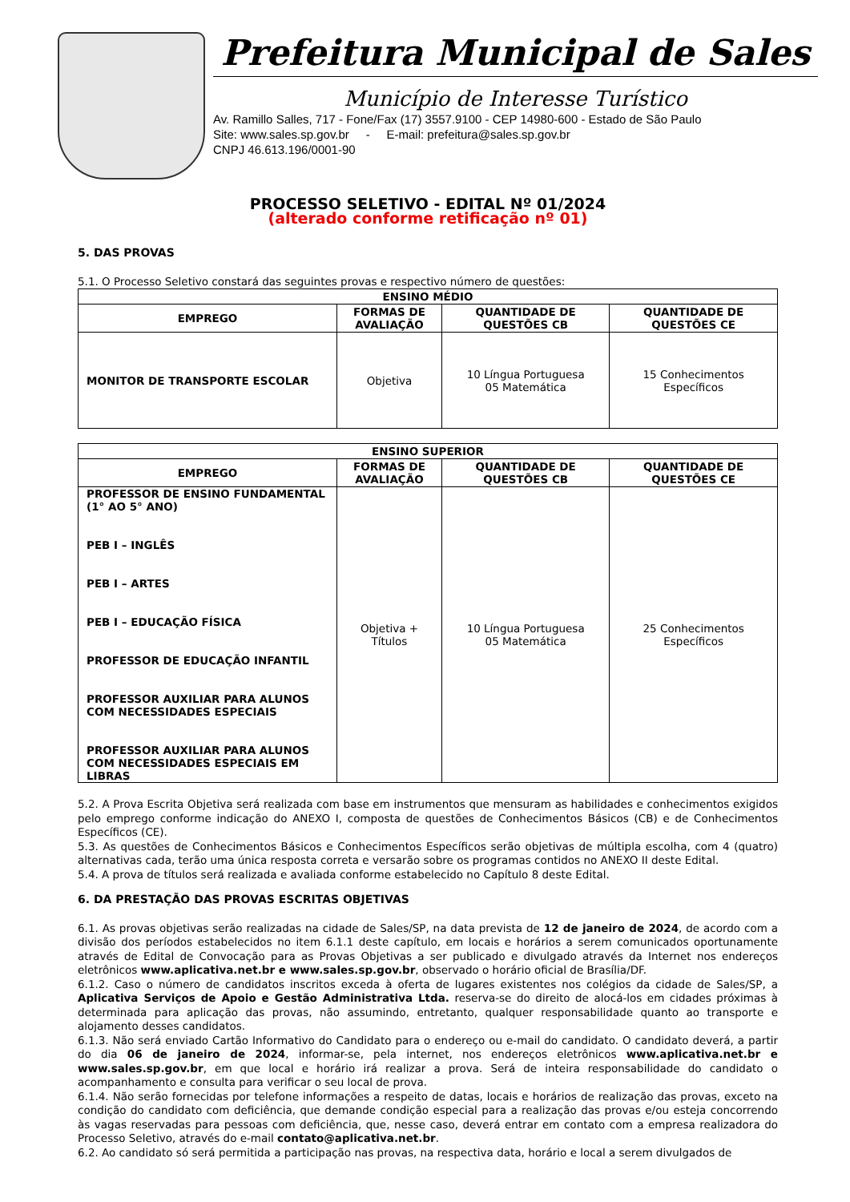Prefeitura Municipal de Sales
Município de Interesse Turístico
Av. Ramillo Salles, 717 - Fone/Fax (17) 3557.9100 - CEP 14980-600 - Estado de São Paulo
Site: www.sales.sp.gov.br - E-mail: prefeitura@sales.sp.gov.br
CNPJ 46.613.196/0001-90
PROCESSO SELETIVO - EDITAL Nº 01/2024
(alterado conforme retificação nº 01)
5. DAS PROVAS
5.1. O Processo Seletivo constará das seguintes provas e respectivo número de questões:
| ENSINO MÉDIO | | | |
| --- | --- | --- | --- |
| EMPREGO | FORMAS DE AVALIAÇÃO | QUANTIDADE DE QUESTÕES CB | QUANTIDADE DE QUESTÕES CE |
| MONITOR DE TRANSPORTE ESCOLAR | Objetiva | 10 Língua Portuguesa 05 Matemática | 15 Conhecimentos Específicos |
| ENSINO SUPERIOR | | | |
| --- | --- | --- | --- |
| EMPREGO | FORMAS DE AVALIAÇÃO | QUANTIDADE DE QUESTÕES CB | QUANTIDADE DE QUESTÕES CE |
| PROFESSOR DE ENSINO FUNDAMENTAL (1° AO 5° ANO) PEB I – INGLÊS PEB I – ARTES PEB I – EDUCAÇÃO FÍSICA PROFESSOR DE EDUCAÇÃO INFANTIL PROFESSOR AUXILIAR PARA ALUNOS COM NECESSIDADES ESPECIAIS PROFESSOR AUXILIAR PARA ALUNOS COM NECESSIDADES ESPECIAIS EM LIBRAS | Objetiva + Títulos | 10 Língua Portuguesa 05 Matemática | 25 Conhecimentos Específicos |
5.2. A Prova Escrita Objetiva será realizada com base em instrumentos que mensuram as habilidades e conhecimentos exigidos pelo emprego conforme indicação do ANEXO I, composta de questões de Conhecimentos Básicos (CB) e de Conhecimentos Específicos (CE).
5.3. As questões de Conhecimentos Básicos e Conhecimentos Específicos serão objetivas de múltipla escolha, com 4 (quatro) alternativas cada, terão uma única resposta correta e versarão sobre os programas contidos no ANEXO II deste Edital.
5.4. A prova de títulos será realizada e avaliada conforme estabelecido no Capítulo 8 deste Edital.
6. DA PRESTAÇÃO DAS PROVAS ESCRITAS OBJETIVAS
6.1. As provas objetivas serão realizadas na cidade de Sales/SP, na data prevista de 12 de janeiro de 2024, de acordo com a divisão dos períodos estabelecidos no item 6.1.1 deste capítulo, em locais e horários a serem comunicados oportunamente através de Edital de Convocação para as Provas Objetivas a ser publicado e divulgado através da Internet nos endereços eletrônicos www.aplicativa.net.br e www.sales.sp.gov.br, observado o horário oficial de Brasília/DF.
6.1.2. Caso o número de candidatos inscritos exceda à oferta de lugares existentes nos colégios da cidade de Sales/SP, a Aplicativa Serviços de Apoio e Gestão Administrativa Ltda. reserva-se do direito de alocá-los em cidades próximas à determinada para aplicação das provas, não assumindo, entretanto, qualquer responsabilidade quanto ao transporte e alojamento desses candidatos.
6.1.3. Não será enviado Cartão Informativo do Candidato para o endereço ou e-mail do candidato. O candidato deverá, a partir do dia 06 de janeiro de 2024, informar-se, pela internet, nos endereços eletrônicos www.aplicativa.net.br e www.sales.sp.gov.br, em que local e horário irá realizar a prova. Será de inteira responsabilidade do candidato o acompanhamento e consulta para verificar o seu local de prova.
6.1.4. Não serão fornecidas por telefone informações a respeito de datas, locais e horários de realização das provas, exceto na condição do candidato com deficiência, que demande condição especial para a realização das provas e/ou esteja concorrendo às vagas reservadas para pessoas com deficiência, que, nesse caso, deverá entrar em contato com a empresa realizadora do Processo Seletivo, através do e-mail contato@aplicativa.net.br.
6.2. Ao candidato só será permitida a participação nas provas, na respectiva data, horário e local a serem divulgados de